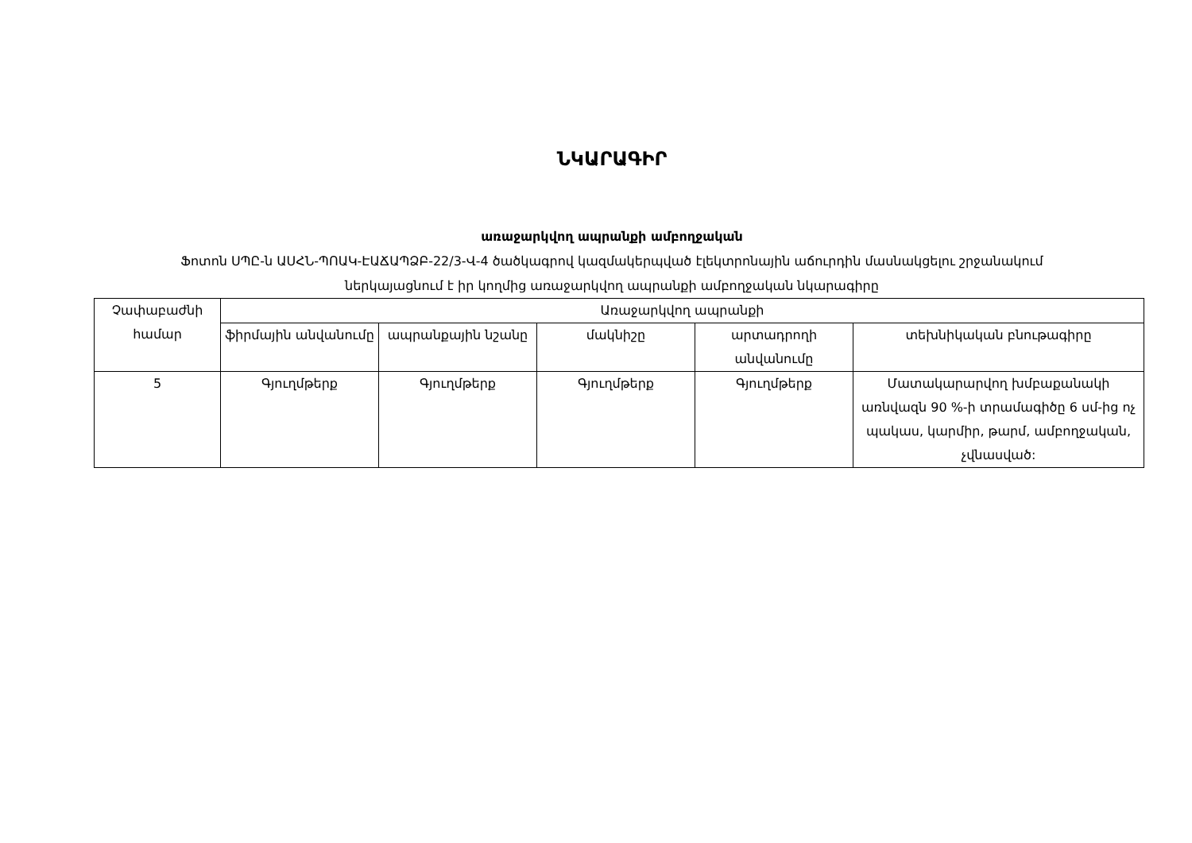ՆԿԱՐԱԳԻՐ
առաջարկվող ապրանքի ամբողջական
Ֆոտոն ՍՊԸ-ն ԱՍՀՆ-ՊՈԱԿ-ԷԱՃԱՊՁԲ-22/3-Վ-4 ծածկագրով կազմակերպված էլեկտրոնային աճուրդին մասնակցելու շրջանակում
ներկայացնում է իր կողմից առաջարկվող ապրանքի ամբողջական նկարագիրը
| Չափաբաժնի համար | Առաջարկվող ապրանքի | | | | |
| --- | --- | --- | --- | --- | --- |
| | ֆիրմային անվանումը | ապրանքային նշանը | մակնիշը | արտադրողի անվանումը | տեխնիկական բնութագիրը |
| 5 | Գյուղմթերք | Գյուղմթերք | Գյուղմթերք | Գյուղմթերք | Մատակարարվող խմբաքանակի առնվազն 90 %-ի տրամագիծը 6 սմ-ից ոչ պակաս, կարմիր, թարմ, ամբողջական, չվնասված: |